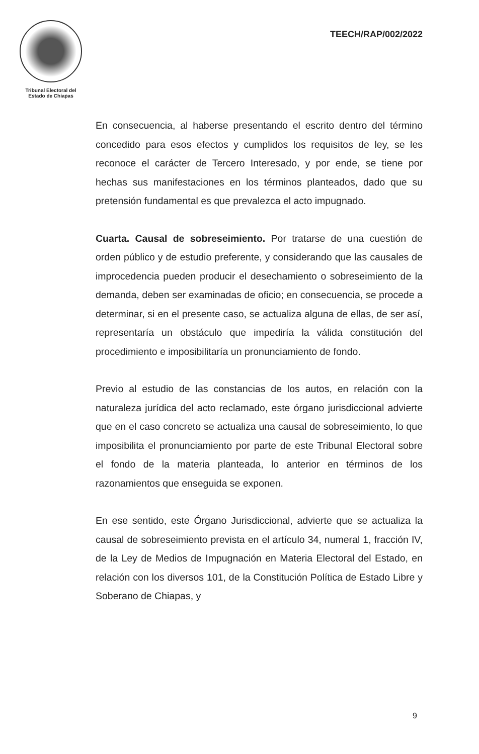Tribunal Electoral del
Estado de Chiapas
TEECH/RAP/002/2022
En consecuencia, al haberse presentando el escrito dentro del término concedido para esos efectos y cumplidos los requisitos de ley, se les reconoce el carácter de Tercero Interesado, y por ende, se tiene por hechas sus manifestaciones en los términos planteados, dado que su pretensión fundamental es que prevalezca el acto impugnado.
Cuarta. Causal de sobreseimiento. Por tratarse de una cuestión de orden público y de estudio preferente, y considerando que las causales de improcedencia pueden producir el desechamiento o sobreseimiento de la demanda, deben ser examinadas de oficio; en consecuencia, se procede a determinar, si en el presente caso, se actualiza alguna de ellas, de ser así, representaría un obstáculo que impediría la válida constitución del procedimiento e imposibilitaría un pronunciamiento de fondo.
Previo al estudio de las constancias de los autos, en relación con la naturaleza jurídica del acto reclamado, este órgano jurisdiccional advierte que en el caso concreto se actualiza una causal de sobreseimiento, lo que imposibilita el pronunciamiento por parte de este Tribunal Electoral sobre el fondo de la materia planteada, lo anterior en términos de los razonamientos que enseguida se exponen.
En ese sentido, este Órgano Jurisdiccional, advierte que se actualiza la causal de sobreseimiento prevista en el artículo 34, numeral 1, fracción IV, de la Ley de Medios de Impugnación en Materia Electoral del Estado, en relación con los diversos 101, de la Constitución Política de Estado Libre y Soberano de Chiapas, y
9